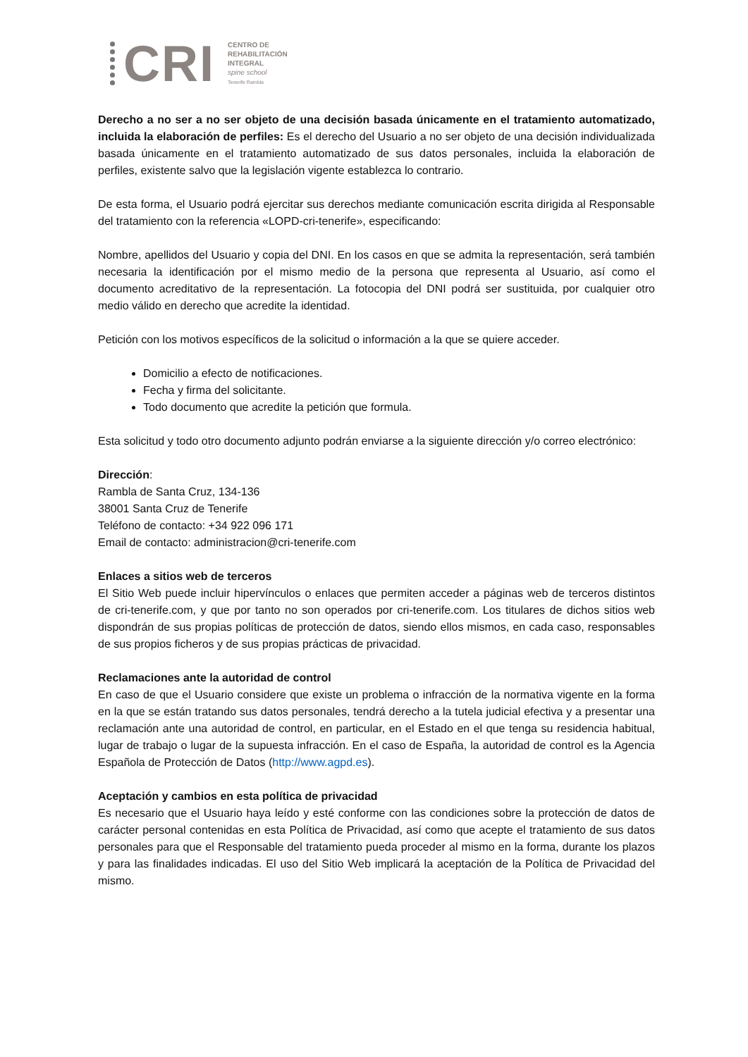CRI
CENTRO DE
REHABILITACIÓN
INTEGRAL
spine school
Tenerife Rambla
Derecho a no ser a no ser objeto de una decisión basada únicamente en el tratamiento automatizado, incluida la elaboración de perfiles: Es el derecho del Usuario a no ser objeto de una decisión individualizada basada únicamente en el tratamiento automatizado de sus datos personales, incluida la elaboración de perfiles, existente salvo que la legislación vigente establezca lo contrario.
De esta forma, el Usuario podrá ejercitar sus derechos mediante comunicación escrita dirigida al Responsable del tratamiento con la referencia «LOPD-cri-tenerife», especificando:
Nombre, apellidos del Usuario y copia del DNI. En los casos en que se admita la representación, será también necesaria la identificación por el mismo medio de la persona que representa al Usuario, así como el documento acreditativo de la representación. La fotocopia del DNI podrá ser sustituida, por cualquier otro medio válido en derecho que acredite la identidad.
Petición con los motivos específicos de la solicitud o información a la que se quiere acceder.
Domicilio a efecto de notificaciones.
Fecha y firma del solicitante.
Todo documento que acredite la petición que formula.
Esta solicitud y todo otro documento adjunto podrán enviarse a la siguiente dirección y/o correo electrónico:
Dirección:
Rambla de Santa Cruz, 134-136
38001 Santa Cruz de Tenerife
Teléfono de contacto: +34 922 096 171
Email de contacto: administracion@cri-tenerife.com
Enlaces a sitios web de terceros
El Sitio Web puede incluir hipervínculos o enlaces que permiten acceder a páginas web de terceros distintos de cri-tenerife.com, y que por tanto no son operados por cri-tenerife.com. Los titulares de dichos sitios web dispondrán de sus propias políticas de protección de datos, siendo ellos mismos, en cada caso, responsables de sus propios ficheros y de sus propias prácticas de privacidad.
Reclamaciones ante la autoridad de control
En caso de que el Usuario considere que existe un problema o infracción de la normativa vigente en la forma en la que se están tratando sus datos personales, tendrá derecho a la tutela judicial efectiva y a presentar una reclamación ante una autoridad de control, en particular, en el Estado en el que tenga su residencia habitual, lugar de trabajo o lugar de la supuesta infracción. En el caso de España, la autoridad de control es la Agencia Española de Protección de Datos (http://www.agpd.es).
Aceptación y cambios en esta política de privacidad
Es necesario que el Usuario haya leído y esté conforme con las condiciones sobre la protección de datos de carácter personal contenidas en esta Política de Privacidad, así como que acepte el tratamiento de sus datos personales para que el Responsable del tratamiento pueda proceder al mismo en la forma, durante los plazos y para las finalidades indicadas. El uso del Sitio Web implicará la aceptación de la Política de Privacidad del mismo.